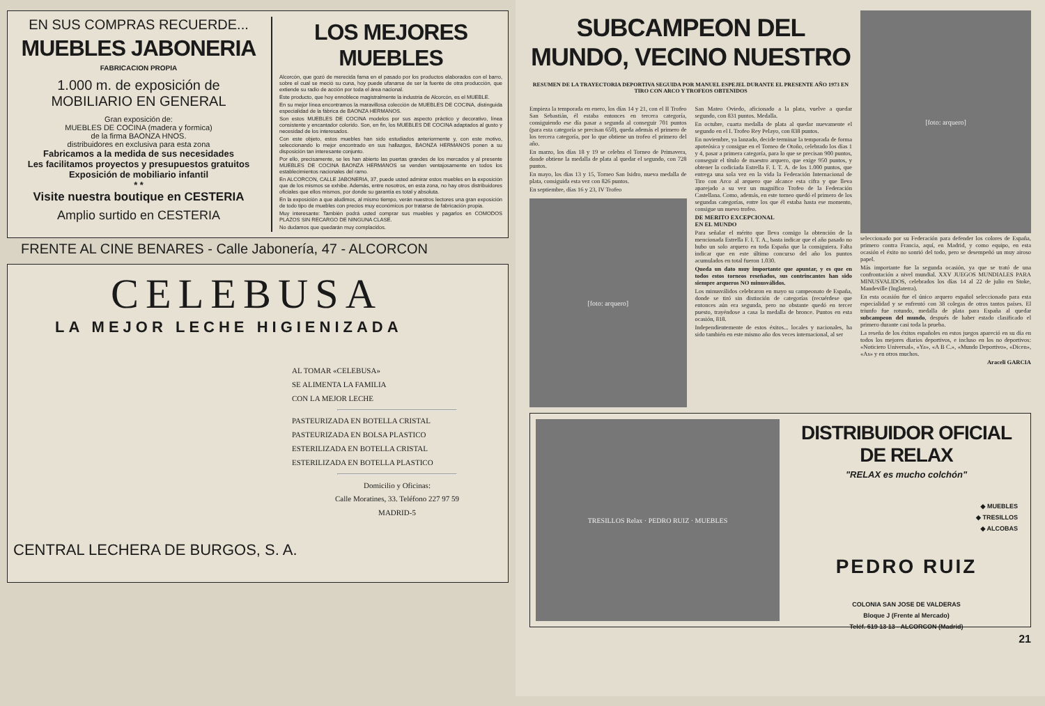EN SUS COMPRAS RECUERDE...
MUEBLES JABONERIA
FABRICACION PROPIA
1.000 m. de exposición de
MOBILIARIO EN GENERAL
Gran exposición de:
MUEBLES DE COCINA (madera y formica)
de la firma BAONZA HNOS.
distribuidores en exclusiva para esta zona
Fabricamos a la medida de sus necesidades
Les facilitamos proyectos y presupuestos gratuitos
Exposición de mobiliario infantil
* *
Visite nuestra boutique en CESTERIA
Amplio surtido en CESTERIA
LOS MEJORES MUEBLES
Alcorcón, que gozó de merecida fama en el pasado por los productos elaborados con el barro, sobre el cual se meció su cuna, hoy puede ufanarse de ser la fuente de otra producción, que extiende su radio de acción por toda el área nacional.
Este producto, que hoy ennoblece magistralmente la industria de Alcorcón, es el MUEBLE.
En su mejor línea encontramos la maravillosa colección de MUEBLES DE COCINA, distinguida especialidad de la fábrica de BAONZA HERMANOS.
Son estos MUEBLES DE COCINA modelos por sus aspecto práctico y decorativo, línea consistente y encantador colorido. Son, en fin, los MUEBLES DE COCINA adaptados al gusto y necesidad de los interesados.
Con este objeto, estos muebles han sido estudiados anteriormente y, con este motivo, seleccionando lo mejor encontrado en sus hallazgos, BAONZA HERMANOS ponen a su disposición tan interesante conjunto.
Por ello, precisamente, se les han abierto las puertas grandes de los mercados y al presente MUEBLES DE COCINA BAONZA HERMANOS se venden ventajosamente en todos los establecimientos nacionales del ramo.
En ALCORCON, CALLE JABONERIA, 37, puede usted admirar estos muebles en la exposición que de los mismos se exhibe. Además, entre nosotros, en esta zona, no hay otros distribuidores oficiales que ellos mismos, por donde su garantía es total y absoluta.
En la exposición a que aludimos, al mismo tiempo, verán nuestros lectores una gran exposición de todo tipo de muebles con precios muy económicos por tratarse de fabricación propia.
Muy interesante: También podrá usted comprar sus muebles y pagarlos en COMODOS PLAZOS SIN RECARGO DE NINGUNA CLASE.
No dudamos que quedarán muy complacidos.
FRENTE AL CINE BENARES - Calle Jabonería, 47 - ALCORCON
CELEBUSA
LA MEJOR LECHE HIGIENIZADA
AL TOMAR «CELEBUSA»
SE ALIMENTA LA FAMILIA
CON LA MEJOR LECHE
PASTEURIZADA EN BOTELLA CRISTAL
PASTEURIZADA EN BOLSA PLASTICO
ESTERILIZADA EN BOTELLA CRISTAL
ESTERILIZADA EN BOTELLA PLASTICO
Domicilio y Oficinas:
Calle Moratines, 33. Teléfono 227 97 59
MADRID-5
CENTRAL LECHERA DE BURGOS, S. A.
SUBCAMPEON DEL MUNDO, VECINO NUESTRO
RESUMEN DE LA TRAYECTORIA DEPORTIVA SEGUIDA POR MANUEL ESPEJEL DURANTE EL PRESENTE AÑO 1973 EN TIRO CON ARCO Y TROFEOS OBTENIDOS
Empieza la temporada en enero, los días 14 y 21, con el II Trofeo San Sebastián, él estaba entonces en tercera categoría, consiguiendo ese día pasar a segunda al conseguir 701 puntos (para esta categoría se precisan 650), queda además el primero de los tercera categoría, por lo que obtiene un trofeo el primero del año.
En marzo, los días 18 y 19 se celebra el Torneo de Primavera, donde obtiene la medalla de plata al quedar el segundo, con 728 puntos.
En mayo, los días 13 y 15, Torneo San Isidro, nueva medalla de plata, consiguida esta vez con 826 puntos.
En septiembre, días 16 y 23, IV Trofeo
[foto: arquero]
San Mateo Oviedo, aficionado a la plata, vuelve a quedar segundo, con 831 puntos. Medalla.
En octubre, cuarta medalla de plata al quedar nuevamente el segundo en el I. Trofeo Rey Pelayo, con 838 puntos.
En noviembre, ya lanzado, decide terminar la temporada de forma apoteósica y consigue en el Torneo de Otoño, celebrado los días 1 y 4, pasar a primera categoría, para lo que se precisan 900 puntos, conseguir el título de maestro arquero, que exige 950 puntos, y obtener la codiciada Estrella F. I. T. A. de los 1.000 puntos, que entrega una sola vez en la vida la Federación Internacional de Tiro con Arco al arquero que alcance esta cifra y que lleva aparejado a su vez un magnífico Trofeo de la Federación Castellana. Como, además, en este torneo quedó el primero de los segundas categorías, entre los que él estaba hasta ese momento, consigue un nuevo trofeo.
DE MERITO EXCEPCIONAL
EN EL MUNDO
Para señalar el mérito que lleva consigo la obtención de la mencionada Estrella F. I. T. A., basta indicar que el año pasado no hubo un solo arquero en toda España que la consiguiera. Falta indicar que en este último concurso del año los puntos acumulados en total fueron 1.030.
Queda un dato muy importante que apuntar, y es que en todos estos torneos reseñados, sus contrincantes han sido siempre arqueros NO minusválidos.
Los minusválidos celebraron en mayo su campeonato de España, donde se tiró sin distinción de categorías (recuérdese que entonces aún era segunda, pero no obstante quedó en tercer puesto, trayéndose a casa la medalla de bronce. Puntos en esta ocasión, 818.
Independientemente de estos éxitos... locales y nacionales, ha sido también en este mismo año dos veces internacional, al ser
[foto: arquero]
seleccionado por su Federación para defender los colores de España, primero contra Francia, aquí, en Madrid, y como equipo, en esta ocasión el éxito no sonrió del todo, pero se desempeñó un muy airoso papel.
Más importante fue la segunda ocasión, ya que se trató de una confrontación a nivel mundial. XXV JUEGOS MUNDIALES PARA MINUSVALIDOS, celebrados los días 14 al 22 de julio en Stoke, Mandeville (Inglaterra).
En esta ocasión fue el único arquero español seleccionado para esta especialidad y se enfrentó con 38 colegas de otros tantos países. El triunfo fue rotundo, medalla de plata para España al quedar subcampeon del mundo, después de haber estado clasificado el primero durante casi toda la prueba.
La reseña de los éxitos españoles en estos juegos apareció en su día en todos los mejores diarios deportivos, e incluso en los no deportivos: «Noticiero Universal», «Ya», «A B C.», «Mundo Deportivo», «Dicen», «As» y en otros muchos.
Araceli GARCIA
TRESILLOS Relax · PEDRO RUIZ · MUEBLES
DISTRIBUIDOR OFICIAL DE RELAX
"RELAX es mucho colchón"
◆ MUEBLES
◆ TRESILLOS
◆ ALCOBAS
PEDRO RUIZ
COLONIA SAN JOSE DE VALDERAS
Bloque J (Frente al Mercado)
Teléf. 619 13 13 - ALCORCON (Madrid)
21